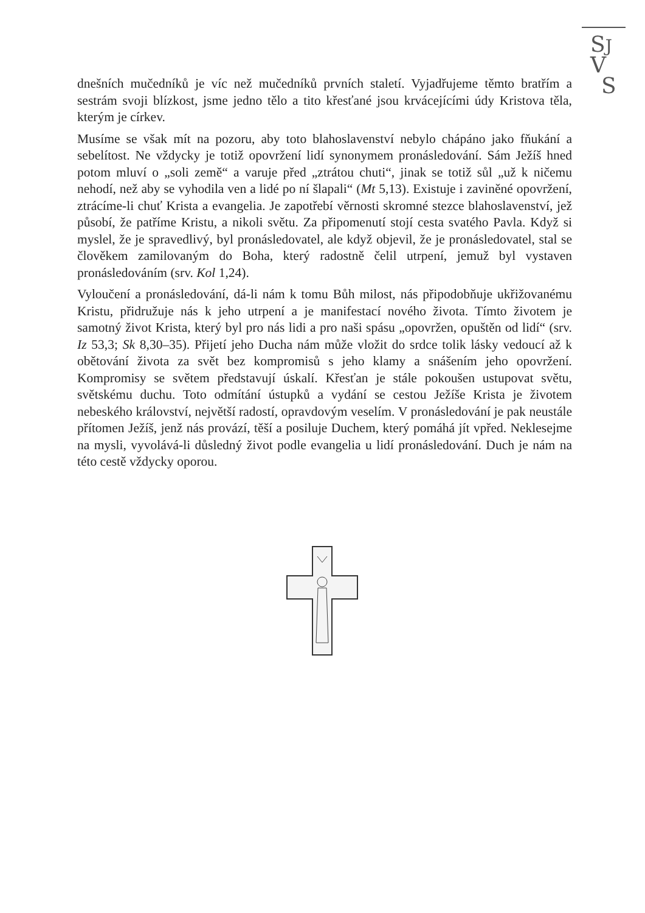SJ
V
S
dnešních mučedníků je víc než mučedníků prvních staletí. Vyjadřujeme těmto bratřím a sestrám svoji blízkost, jsme jedno tělo a tito křesťané jsou krvácejícími údy Kristova těla, kterým je církev.
Musíme se však mít na pozoru, aby toto blahoslavenství nebylo chápáno jako fňukání a sebelítost. Ne vždycky je totiž opovržení lidí synonymem pronásledování. Sám Ježíš hned potom mluví o „soli země“ a varuje před „ztrátou chuti“, jinak se totiž sůl „už k ničemu nehodí, než aby se vyhodila ven a lidé po ní šlapali“ (Mt 5,13). Existuje i zaviněné opovržení, ztrácíme-li chuť Krista a evangelia. Je zapotřebí věrnosti skromné stezce blahoslavenství, jež působí, že patříme Kristu, a nikoli světu. Za připomenutí stojí cesta svatého Pavla. Když si myslel, že je spravedlivý, byl pronásledovatel, ale když objevil, že je pronásledovatel, stal se člověkem zamilovaným do Boha, který radostně čelil utrpení, jemuž byl vystaven pronásledováním (srv. Kol 1,24).
Vyloučení a pronásledování, dá-li nám k tomu Bůh milost, nás připodobňuje ukřižovanému Kristu, přidružuje nás k jeho utrpení a je manifestací nového života. Tímto životem je samotný život Krista, který byl pro nás lidi a pro naši spásu „opovržen, opuštěn od lidí“ (srv. Iz 53,3; Sk 8,30–35). Přijetí jeho Ducha nám může vložit do srdce tolik lásky vedoucí až k obětování života za svět bez kompromisů s jeho klamy a snášením jeho opovržení. Kompromisy se světem představují úskalí. Křesťan je stále pokoušen ustupovat světu, světskému duchu. Toto odmítání ústupků a vydání se cestou Ježíše Krista je životem nebeského království, největší radostí, opravdovým veselím. V pronásledování je pak neustále přítomen Ježíš, jenž nás provází, těší a posiluje Duchem, který pomáhá jít vpřed. Neklesejme na mysli, vyvolává-li důsledný život podle evangelia u lidí pronásledování. Duch je nám na této cestě vždycky oporou.